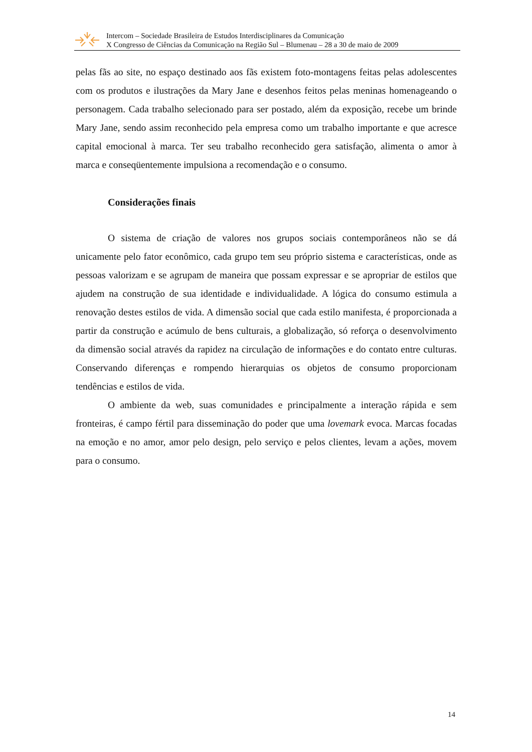Intercom – Sociedade Brasileira de Estudos Interdisciplinares da Comunicação
X Congresso de Ciências da Comunicação na Região Sul – Blumenau – 28 a 30 de maio de 2009
pelas fãs ao site, no espaço destinado aos fãs existem foto-montagens feitas pelas adolescentes com os produtos e ilustrações da Mary Jane e desenhos feitos pelas meninas homenageando o personagem. Cada trabalho selecionado para ser postado, além da exposição, recebe um brinde Mary Jane, sendo assim reconhecido pela empresa como um trabalho importante e que acresce capital emocional à marca. Ter seu trabalho reconhecido gera satisfação, alimenta o amor à marca e conseqüentemente impulsiona a recomendação e o consumo.
Considerações finais
O sistema de criação de valores nos grupos sociais contemporâneos não se dá unicamente pelo fator econômico, cada grupo tem seu próprio sistema e características, onde as pessoas valorizam e se agrupam de maneira que possam expressar e se apropriar de estilos que ajudem na construção de sua identidade e individualidade. A lógica do consumo estimula a renovação destes estilos de vida. A dimensão social que cada estilo manifesta, é proporcionada a partir da construção e acúmulo de bens culturais, a globalização, só reforça o desenvolvimento da dimensão social através da rapidez na circulação de informações e do contato entre culturas. Conservando diferenças e rompendo hierarquias os objetos de consumo proporcionam tendências e estilos de vida.
O ambiente da web, suas comunidades e principalmente a interação rápida e sem fronteiras, é campo fértil para disseminação do poder que uma lovemark evoca. Marcas focadas na emoção e no amor, amor pelo design, pelo serviço e pelos clientes, levam a ações, movem para o consumo.
14